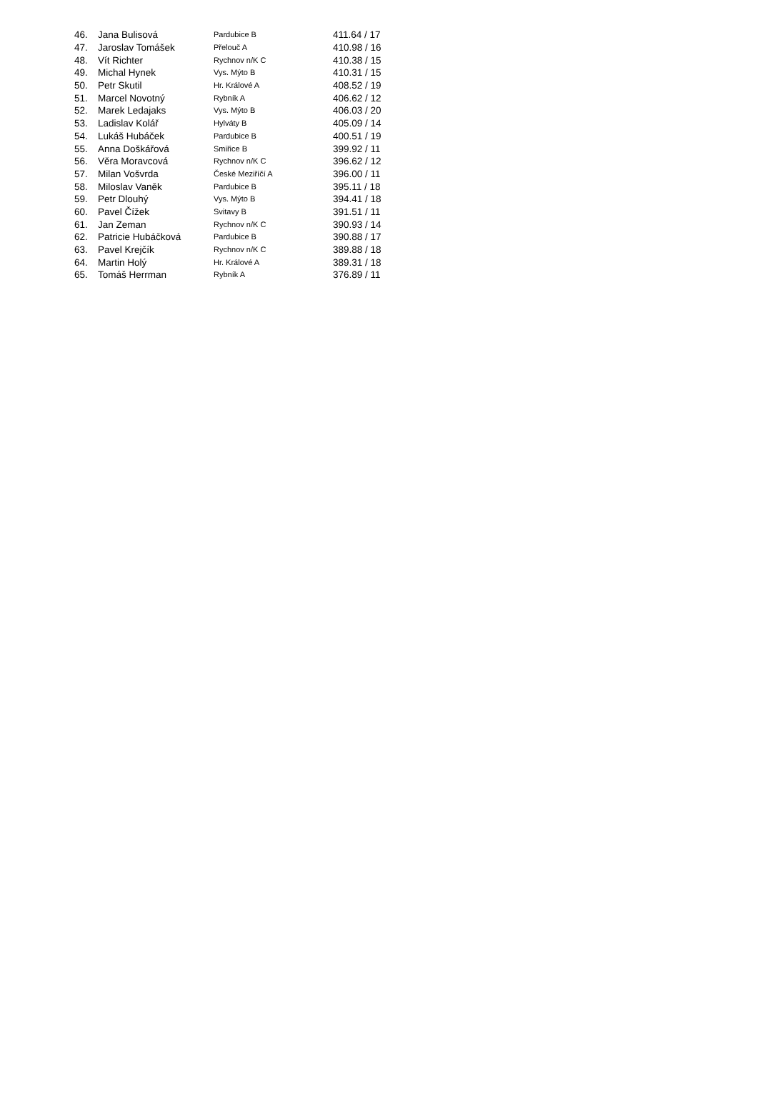| 46. | Jana Bulisová | Pardubice B | 411.64 / 17 |
| 47. | Jaroslav Tomášek | Přelouč A | 410.98 / 16 |
| 48. | Vít Richter | Rychnov n/K C | 410.38 / 15 |
| 49. | Michal Hynek | Vys. Mýto B | 410.31 / 15 |
| 50. | Petr Skutil | Hr. Králové A | 408.52 / 19 |
| 51. | Marcel Novotný | Rybník A | 406.62 / 12 |
| 52. | Marek Ledajaks | Vys. Mýto B | 406.03 / 20 |
| 53. | Ladislav Kolář | Hylváty B | 405.09 / 14 |
| 54. | Lukáš Hubáček | Pardubice B | 400.51 / 19 |
| 55. | Anna Doškářová | Smiřice B | 399.92 / 11 |
| 56. | Věra Moravcová | Rychnov n/K C | 396.62 / 12 |
| 57. | Milan Vošvrda | České Meziříčí A | 396.00 / 11 |
| 58. | Miloslav Vaněk | Pardubice B | 395.11 / 18 |
| 59. | Petr Dlouhý | Vys. Mýto B | 394.41 / 18 |
| 60. | Pavel Čížek | Svitavy B | 391.51 / 11 |
| 61. | Jan Zeman | Rychnov n/K C | 390.93 / 14 |
| 62. | Patricie Hubáčková | Pardubice B | 390.88 / 17 |
| 63. | Pavel Krejčík | Rychnov n/K C | 389.88 / 18 |
| 64. | Martin Holý | Hr. Králové A | 389.31 / 18 |
| 65. | Tomáš Herrman | Rybník A | 376.89 / 11 |